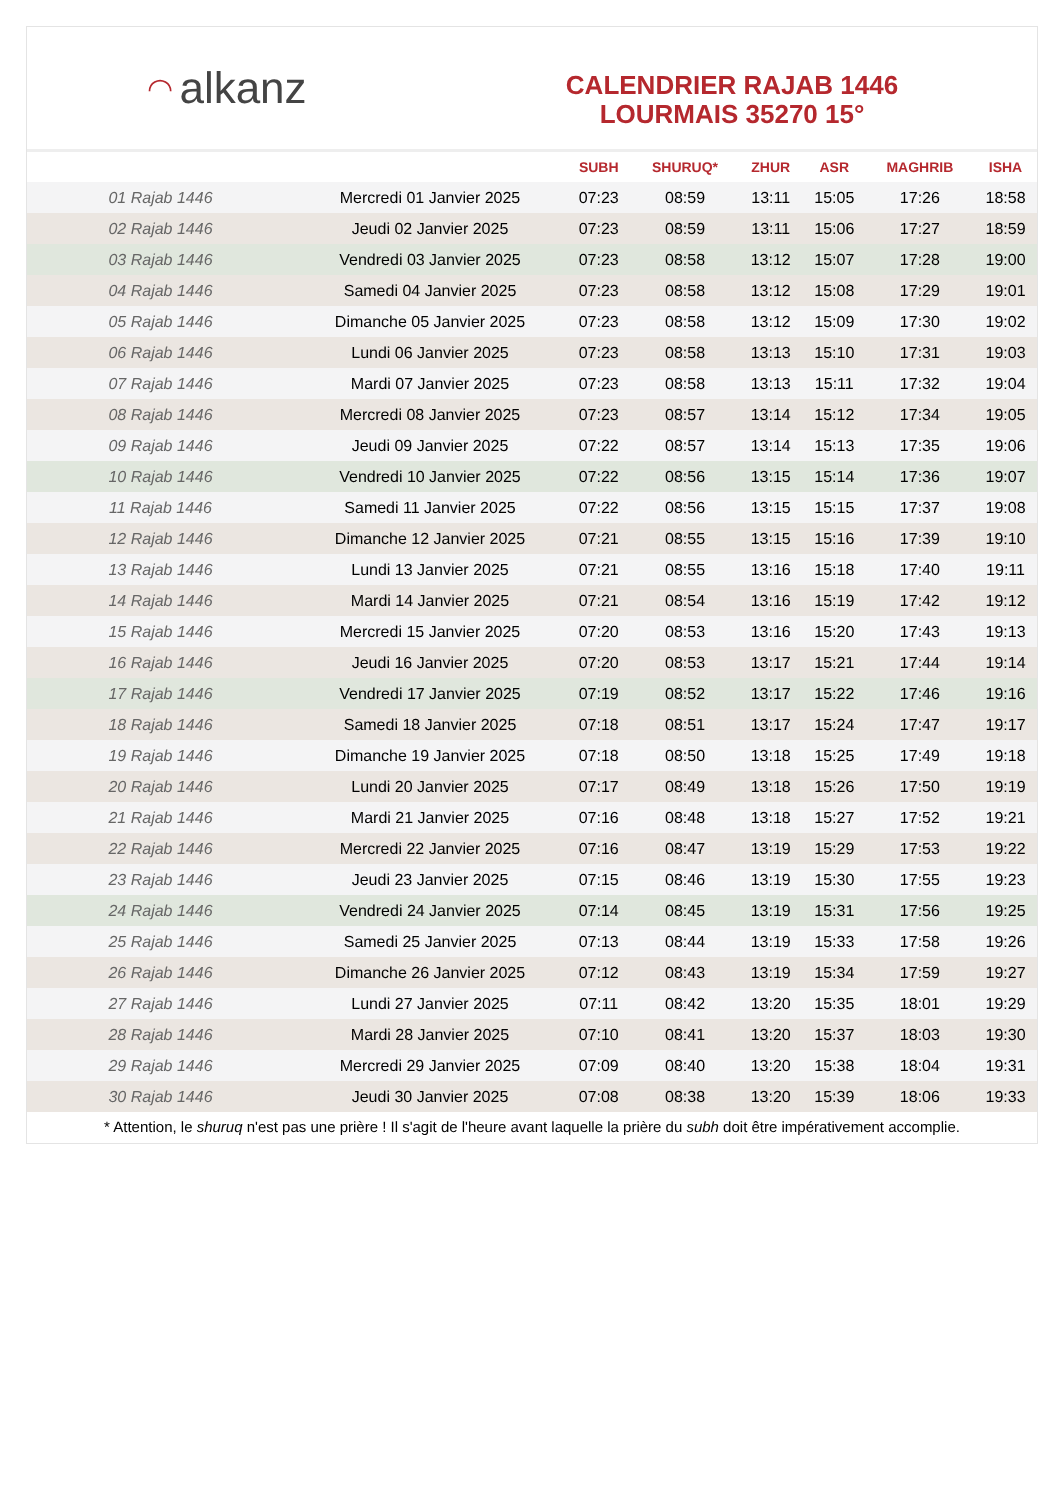◠ alkanz
CALENDRIER RAJAB 1446
LOURMAIS 35270 15°
| | | SUBH | SHURUQ* | ZHUR | ASR | MAGHRIB | ISHA |
| --- | --- | --- | --- | --- | --- | --- | --- |
| 01 Rajab 1446 | Mercredi 01 Janvier 2025 | 07:23 | 08:59 | 13:11 | 15:05 | 17:26 | 18:58 |
| 02 Rajab 1446 | Jeudi 02 Janvier 2025 | 07:23 | 08:59 | 13:11 | 15:06 | 17:27 | 18:59 |
| 03 Rajab 1446 | Vendredi 03 Janvier 2025 | 07:23 | 08:58 | 13:12 | 15:07 | 17:28 | 19:00 |
| 04 Rajab 1446 | Samedi 04 Janvier 2025 | 07:23 | 08:58 | 13:12 | 15:08 | 17:29 | 19:01 |
| 05 Rajab 1446 | Dimanche 05 Janvier 2025 | 07:23 | 08:58 | 13:12 | 15:09 | 17:30 | 19:02 |
| 06 Rajab 1446 | Lundi 06 Janvier 2025 | 07:23 | 08:58 | 13:13 | 15:10 | 17:31 | 19:03 |
| 07 Rajab 1446 | Mardi 07 Janvier 2025 | 07:23 | 08:58 | 13:13 | 15:11 | 17:32 | 19:04 |
| 08 Rajab 1446 | Mercredi 08 Janvier 2025 | 07:23 | 08:57 | 13:14 | 15:12 | 17:34 | 19:05 |
| 09 Rajab 1446 | Jeudi 09 Janvier 2025 | 07:22 | 08:57 | 13:14 | 15:13 | 17:35 | 19:06 |
| 10 Rajab 1446 | Vendredi 10 Janvier 2025 | 07:22 | 08:56 | 13:15 | 15:14 | 17:36 | 19:07 |
| 11 Rajab 1446 | Samedi 11 Janvier 2025 | 07:22 | 08:56 | 13:15 | 15:15 | 17:37 | 19:08 |
| 12 Rajab 1446 | Dimanche 12 Janvier 2025 | 07:21 | 08:55 | 13:15 | 15:16 | 17:39 | 19:10 |
| 13 Rajab 1446 | Lundi 13 Janvier 2025 | 07:21 | 08:55 | 13:16 | 15:18 | 17:40 | 19:11 |
| 14 Rajab 1446 | Mardi 14 Janvier 2025 | 07:21 | 08:54 | 13:16 | 15:19 | 17:42 | 19:12 |
| 15 Rajab 1446 | Mercredi 15 Janvier 2025 | 07:20 | 08:53 | 13:16 | 15:20 | 17:43 | 19:13 |
| 16 Rajab 1446 | Jeudi 16 Janvier 2025 | 07:20 | 08:53 | 13:17 | 15:21 | 17:44 | 19:14 |
| 17 Rajab 1446 | Vendredi 17 Janvier 2025 | 07:19 | 08:52 | 13:17 | 15:22 | 17:46 | 19:16 |
| 18 Rajab 1446 | Samedi 18 Janvier 2025 | 07:18 | 08:51 | 13:17 | 15:24 | 17:47 | 19:17 |
| 19 Rajab 1446 | Dimanche 19 Janvier 2025 | 07:18 | 08:50 | 13:18 | 15:25 | 17:49 | 19:18 |
| 20 Rajab 1446 | Lundi 20 Janvier 2025 | 07:17 | 08:49 | 13:18 | 15:26 | 17:50 | 19:19 |
| 21 Rajab 1446 | Mardi 21 Janvier 2025 | 07:16 | 08:48 | 13:18 | 15:27 | 17:52 | 19:21 |
| 22 Rajab 1446 | Mercredi 22 Janvier 2025 | 07:16 | 08:47 | 13:19 | 15:29 | 17:53 | 19:22 |
| 23 Rajab 1446 | Jeudi 23 Janvier 2025 | 07:15 | 08:46 | 13:19 | 15:30 | 17:55 | 19:23 |
| 24 Rajab 1446 | Vendredi 24 Janvier 2025 | 07:14 | 08:45 | 13:19 | 15:31 | 17:56 | 19:25 |
| 25 Rajab 1446 | Samedi 25 Janvier 2025 | 07:13 | 08:44 | 13:19 | 15:33 | 17:58 | 19:26 |
| 26 Rajab 1446 | Dimanche 26 Janvier 2025 | 07:12 | 08:43 | 13:19 | 15:34 | 17:59 | 19:27 |
| 27 Rajab 1446 | Lundi 27 Janvier 2025 | 07:11 | 08:42 | 13:20 | 15:35 | 18:01 | 19:29 |
| 28 Rajab 1446 | Mardi 28 Janvier 2025 | 07:10 | 08:41 | 13:20 | 15:37 | 18:03 | 19:30 |
| 29 Rajab 1446 | Mercredi 29 Janvier 2025 | 07:09 | 08:40 | 13:20 | 15:38 | 18:04 | 19:31 |
| 30 Rajab 1446 | Jeudi 30 Janvier 2025 | 07:08 | 08:38 | 13:20 | 15:39 | 18:06 | 19:33 |
* Attention, le shuruq n'est pas une prière ! Il s'agit de l'heure avant laquelle la prière du subh doit être impérativement accomplie.